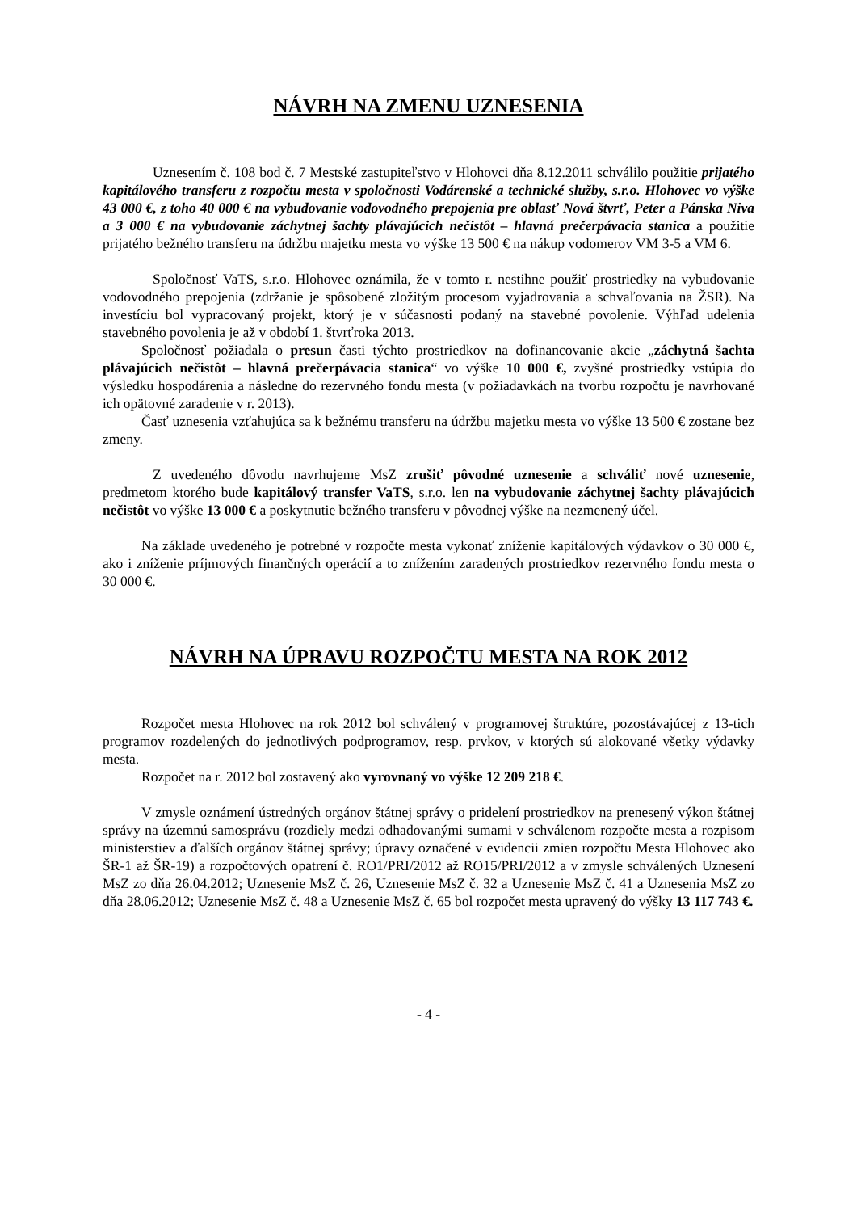NÁVRH NA ZMENU UZNESENIA
Uznesením č. 108 bod č. 7 Mestské zastupiteľstvo v Hlohovci dňa 8.12.2011 schválilo použitie prijatého kapitálového transferu z rozpočtu mesta v spoločnosti Vodárenské a technické služby, s.r.o. Hlohovec vo výške 43 000 €, z toho 40 000 € na vybudovanie vodovodného prepojenia pre oblasť Nová štvrť, Peter a Pánska Niva a 3 000 € na vybudovanie záchytnej šachty plávajúcich nečistôt – hlavná prečerpávacia stanica a použitie prijatého bežného transferu na údržbu majetku mesta vo výške 13 500 € na nákup vodomerov VM 3-5 a VM 6.
Spoločnosť VaTS, s.r.o. Hlohovec oznámila, že v tomto r. nestihne použiť prostriedky na vybudovanie vodovodného prepojenia (zdržanie je spôsobené zložitým procesom vyjadrovania a schvaľovania na ŽSR). Na investíciu bol vypracovaný projekt, ktorý je v súčasnosti podaný na stavebné povolenie. Výhľad udelenia stavebného povolenia je až v období 1. štvrťroka 2013.
Spoločnosť požiadala o presun časti týchto prostriedkov na dofinancovanie akcie „záchytná šachta plávajúcich nečistôt – hlavná prečerpávacia stanica“ vo výške 10 000 €, zvyšné prostriedky vstúpia do výsledku hospodárenia a následne do rezervného fondu mesta (v požiadavkách na tvorbu rozpočtu je navrhované ich opätovné zaradenie v r. 2013).
Časť uznesenia vzťahujúca sa k bežnému transferu na údržbu majetku mesta vo výške 13 500 € zostane bez zmeny.
Z uvedeného dôvodu navrhujeme MsZ zrušiť pôvodné uznesenie a schváliť nové uznesenie, predmetom ktorého bude kapitálový transfer VaTS, s.r.o. len na vybudovanie záchytnej šachty plávajúcich nečistôt vo výške 13 000 € a poskytnutie bežného transferu v pôvodnej výške na nezmenený účel.
Na základe uvedeného je potrebné v rozpočte mesta vykonať zníženie kapitálových výdavkov o 30 000 €, ako i zníženie príjmových finančných operácií a to znížením zaradených prostriedkov rezervného fondu mesta o 30 000 €.
NÁVRH NA ÚPRAVU ROZPOČTU MESTA NA ROK 2012
Rozpočet mesta Hlohovec na rok 2012 bol schválený v programovej štruktúre, pozostávajúcej z 13-tich programov rozdelených do jednotlivých podprogramov, resp. prvkov, v ktorých sú alokované všetky výdavky mesta.
Rozpočet na r. 2012 bol zostavený ako vyrovnaný vo výške 12 209 218 €.
V zmysle oznámení ústredných orgánov štátnej správy o pridelení prostriedkov na prenesený výkon štátnej správy na územnú samosprávu (rozdiely medzi odhadovanými sumami v schválenom rozpočte mesta a rozpisom ministerstiev a ďalších orgánov štátnej správy; úpravy označené v evidencii zmien rozpočtu Mesta Hlohovec ako ŠR-1 až ŠR-19) a rozpočtových opatrení č. RO1/PRI/2012 až RO15/PRI/2012 a v zmysle schválených Uznesení MsZ zo dňa 26.04.2012; Uznesenie MsZ č. 26, Uznesenie MsZ č. 32 a Uznesenie MsZ č. 41 a Uznesenia MsZ zo dňa 28.06.2012; Uznesenie MsZ č. 48 a Uznesenie MsZ č. 65 bol rozpočet mesta upravený do výšky 13 117 743 €.
- 4 -